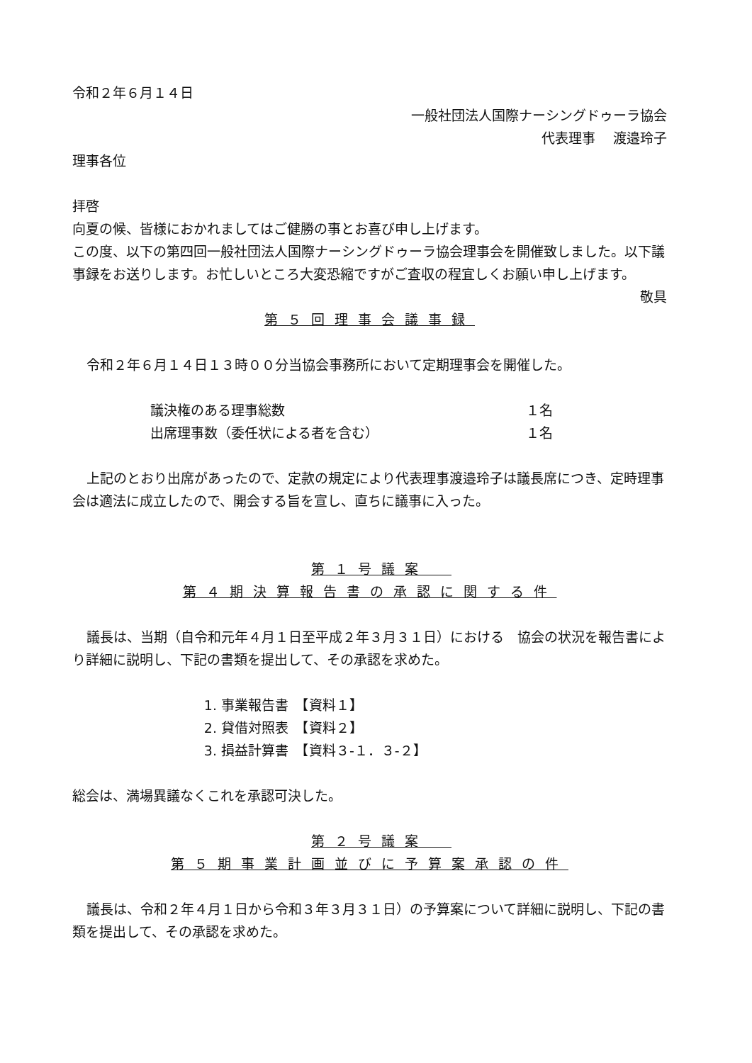令和２年６月１４日
一般社団法人国際ナーシングドゥーラ協会
代表理事　 渡邉玲子
理事各位
拝啓
向夏の候、皆様におかれましてはご健勝の事とお喜び申し上げます。
この度、以下の第四回一般社団法人国際ナーシングドゥーラ協会理事会を開催致しました。以下議事録をお送りします。お忙しいところ大変恐縮ですがご査収の程宜しくお願い申し上げます。
敬具
第５回理事会議事録
令和２年６月１４日１３時００分当協会事務所において定期理事会を開催した。
議決権のある理事総数 １名
出席理事数（委任状による者を含む） １名
上記のとおり出席があったので、定款の規定により代表理事渡邉玲子は議長席につき、定時理事会は適法に成立したので、開会する旨を宣し、直ちに議事に入った。
第１号議案　
第４期決算報告書の承認に関する件
議長は、当期（自令和元年４月１日至平成２年３月３１日）における　協会の状況を報告書により詳細に説明し、下記の書類を提出して、その承認を求めた。
1. 事業報告書　【資料１】
2. 貸借対照表　【資料２】
3. 損益計算書　【資料３-１．３-２】
総会は、満場異議なくこれを承認可決した。
第２号議案　
第５期事業計画並びに予算案承認の件
議長は、令和２年４月１日から令和３年３月３１日）の予算案について詳細に説明し、下記の書類を提出して、その承認を求めた。